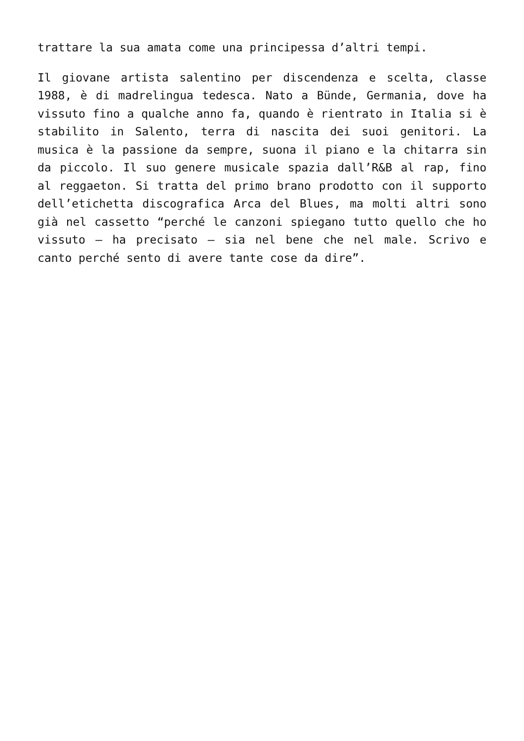trattare la sua amata come una principessa d’altri tempi.
Il giovane artista salentino per discendenza e scelta, classe 1988, è di madrelingua tedesca. Nato a Bünde, Germania, dove ha vissuto fino a qualche anno fa, quando è rientrato in Italia si è stabilito in Salento, terra di nascita dei suoi genitori. La musica è la passione da sempre, suona il piano e la chitarra sin da piccolo. Il suo genere musicale spazia dall’R&B al rap, fino al reggaeton. Si tratta del primo brano prodotto con il supporto dell’etichetta discografica Arca del Blues, ma molti altri sono già nel cassetto “perché le canzoni spiegano tutto quello che ho vissuto – ha precisato – sia nel bene che nel male. Scrivo e canto perché sento di avere tante cose da dire”.